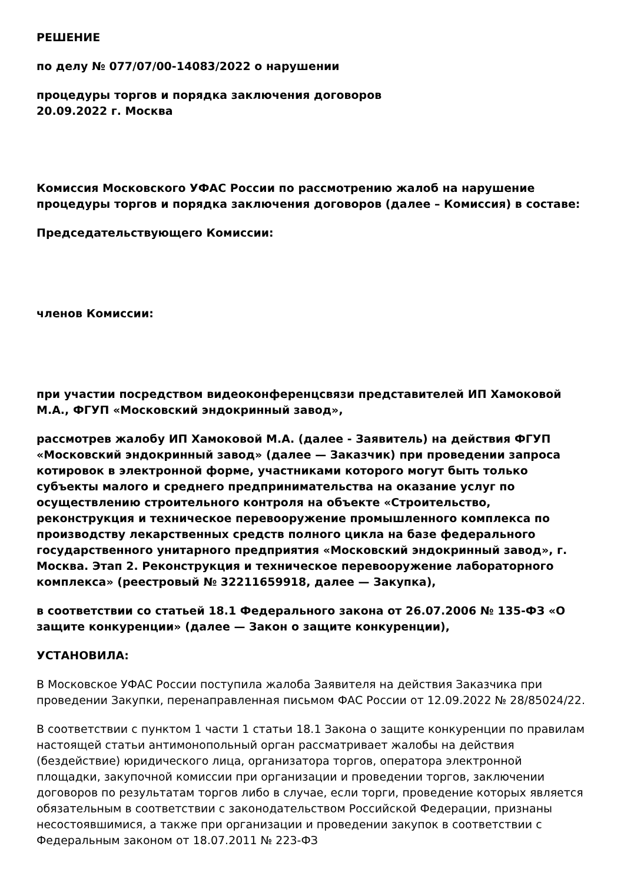РЕШЕНИЕ
по делу № 077/07/00-14083/2022 о нарушении
процедуры торгов и порядка заключения договоров
20.09.2022 г. Москва
Комиссия Московского УФАС России по рассмотрению жалоб на нарушение процедуры торгов и порядка заключения договоров (далее – Комиссия) в составе:
Председательствующего Комиссии:
членов Комиссии:
при участии посредством видеоконференцсвязи представителей ИП Хамоковой М.А., ФГУП «Московский эндокринный завод»,
рассмотрев жалобу ИП Хамоковой М.А. (далее - Заявитель) на действия ФГУП «Московский эндокринный завод» (далее — Заказчик) при проведении запроса котировок в электронной форме, участниками которого могут быть только субъекты малого и среднего предпринимательства на оказание услуг по осуществлению строительного контроля на объекте «Строительство, реконструкция и техническое перевооружение промышленного комплекса по производству лекарственных средств полного цикла на базе федерального государственного унитарного предприятия «Московский эндокринный завод», г. Москва. Этап 2. Реконструкция и техническое перевооружение лабораторного комплекса» (реестровый № 32211659918, далее — Закупка),
в соответствии со статьей 18.1 Федерального закона от 26.07.2006 № 135-ФЗ «О защите конкуренции» (далее — Закон о защите конкуренции),
УСТАНОВИЛА:
В Московское УФАС России поступила жалоба Заявителя на действия Заказчика при проведении Закупки, перенаправленная письмом ФАС России от 12.09.2022 № 28/85024/22.
В соответствии с пунктом 1 части 1 статьи 18.1 Закона о защите конкуренции по правилам настоящей статьи антимонопольный орган рассматривает жалобы на действия (бездействие) юридического лица, организатора торгов, оператора электронной площадки, закупочной комиссии при организации и проведении торгов, заключении договоров по результатам торгов либо в случае, если торги, проведение которых является обязательным в соответствии с законодательством Российской Федерации, признаны несостоявшимися, а также при организации и проведении закупок в соответствии с Федеральным законом от 18.07.2011 № 223-ФЗ